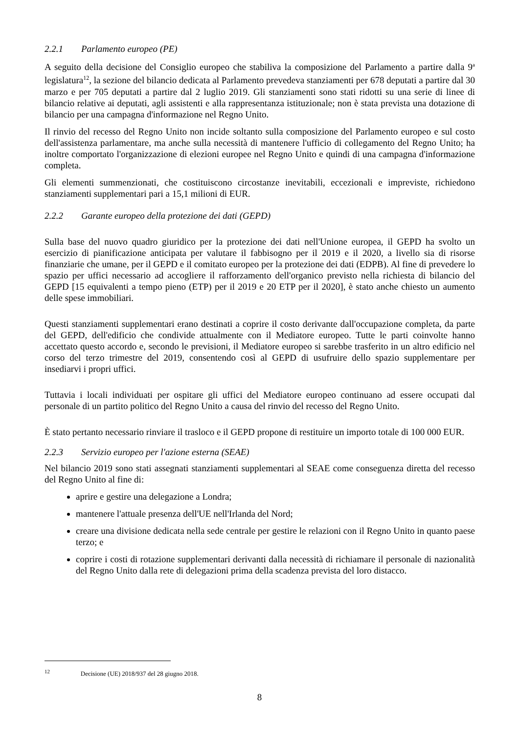2.2.1 Parlamento europeo (PE)
A seguito della decisione del Consiglio europeo che stabiliva la composizione del Parlamento a partire dalla 9<sup>a</sup> legislatura<sup>12</sup>, la sezione del bilancio dedicata al Parlamento prevedeva stanziamenti per 678 deputati a partire dal 30 marzo e per 705 deputati a partire dal 2 luglio 2019. Gli stanziamenti sono stati ridotti su una serie di linee di bilancio relative ai deputati, agli assistenti e alla rappresentanza istituzionale; non è stata prevista una dotazione di bilancio per una campagna d'informazione nel Regno Unito.
Il rinvio del recesso del Regno Unito non incide soltanto sulla composizione del Parlamento europeo e sul costo dell'assistenza parlamentare, ma anche sulla necessità di mantenere l'ufficio di collegamento del Regno Unito; ha inoltre comportato l'organizzazione di elezioni europee nel Regno Unito e quindi di una campagna d'informazione completa.
Gli elementi summenzionati, che costituiscono circostanze inevitabili, eccezionali e impreviste, richiedono stanziamenti supplementari pari a 15,1 milioni di EUR.
2.2.2 Garante europeo della protezione dei dati (GEPD)
Sulla base del nuovo quadro giuridico per la protezione dei dati nell'Unione europea, il GEPD ha svolto un esercizio di pianificazione anticipata per valutare il fabbisogno per il 2019 e il 2020, a livello sia di risorse finanziarie che umane, per il GEPD e il comitato europeo per la protezione dei dati (EDPB). Al fine di prevedere lo spazio per uffici necessario ad accogliere il rafforzamento dell'organico previsto nella richiesta di bilancio del GEPD [15 equivalenti a tempo pieno (ETP) per il 2019 e 20 ETP per il 2020], è stato anche chiesto un aumento delle spese immobiliari.
Questi stanziamenti supplementari erano destinati a coprire il costo derivante dall'occupazione completa, da parte del GEPD, dell'edificio che condivide attualmente con il Mediatore europeo. Tutte le parti coinvolte hanno accettato questo accordo e, secondo le previsioni, il Mediatore europeo si sarebbe trasferito in un altro edificio nel corso del terzo trimestre del 2019, consentendo così al GEPD di usufruire dello spazio supplementare per insediarvi i propri uffici.
Tuttavia i locali individuati per ospitare gli uffici del Mediatore europeo continuano ad essere occupati dal personale di un partito politico del Regno Unito a causa del rinvio del recesso del Regno Unito.
È stato pertanto necessario rinviare il trasloco e il GEPD propone di restituire un importo totale di 100 000 EUR.
2.2.3 Servizio europeo per l'azione esterna (SEAE)
Nel bilancio 2019 sono stati assegnati stanziamenti supplementari al SEAE come conseguenza diretta del recesso del Regno Unito al fine di:
aprire e gestire una delegazione a Londra;
mantenere l'attuale presenza dell'UE nell'Irlanda del Nord;
creare una divisione dedicata nella sede centrale per gestire le relazioni con il Regno Unito in quanto paese terzo; e
coprire i costi di rotazione supplementari derivanti dalla necessità di richiamare il personale di nazionalità del Regno Unito dalla rete di delegazioni prima della scadenza prevista del loro distacco.
<sup>12</sup> Decisione (UE) 2018/937 del 28 giugno 2018.
8